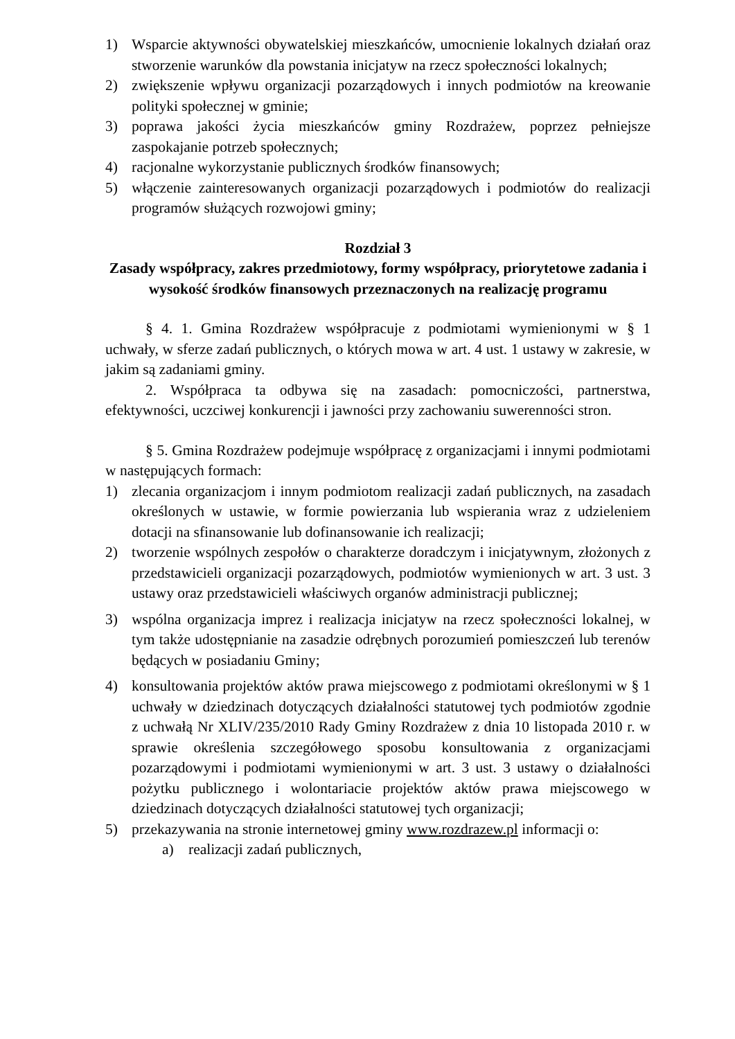1) Wsparcie aktywności obywatelskiej mieszkańców, umocnienie lokalnych działań oraz stworzenie warunków dla powstania inicjatyw na rzecz społeczności lokalnych;
2) zwiększenie wpływu organizacji pozarządowych i innych podmiotów na kreowanie polityki społecznej w gminie;
3) poprawa jakości życia mieszkańców gminy Rozdrażew, poprzez pełniejsze zaspokajanie potrzeb społecznych;
4) racjonalne wykorzystanie publicznych środków finansowych;
5) włączenie zainteresowanych organizacji pozarządowych i podmiotów do realizacji programów służących rozwojowi gminy;
Rozdział 3
Zasady współpracy, zakres przedmiotowy, formy współpracy, priorytetowe zadania i wysokość środków finansowych przeznaczonych na realizację programu
§ 4. 1. Gmina Rozdrażew współpracuje z podmiotami wymienionymi w § 1 uchwały, w sferze zadań publicznych, o których mowa w art. 4 ust. 1 ustawy w zakresie, w jakim są zadaniami gminy.
2. Współpraca ta odbywa się na zasadach: pomocniczości, partnerstwa, efektywności, uczciwej konkurencji i jawności przy zachowaniu suwerenności stron.
§ 5. Gmina Rozdrażew podejmuje współpracę z organizacjami i innymi podmiotami w następujących formach:
1) zlecania organizacjom i innym podmiotom realizacji zadań publicznych, na zasadach określonych w ustawie, w formie powierzania lub wspierania wraz z udzieleniem dotacji na sfinansowanie lub dofinansowanie ich realizacji;
2) tworzenie wspólnych zespołów o charakterze doradczym i inicjatywnym, złożonych z przedstawicieli organizacji pozarządowych, podmiotów wymienionych w art. 3 ust. 3 ustawy oraz przedstawicieli właściwych organów administracji publicznej;
3) wspólna organizacja imprez i realizacja inicjatyw na rzecz społeczności lokalnej, w tym także udostępnianie na zasadzie odrębnych porozumień pomieszczeń lub terenów będących w posiadaniu Gminy;
4) konsultowania projektów aktów prawa miejscowego z podmiotami określonymi w § 1 uchwały w dziedzinach dotyczących działalności statutowej tych podmiotów zgodnie z uchwałą Nr XLIV/235/2010 Rady Gminy Rozdrażew z dnia 10 listopada 2010 r. w sprawie określenia szczegółowego sposobu konsultowania z organizacjami pozarządowymi i podmiotami wymienionymi w art. 3 ust. 3 ustawy o działalności pożytku publicznego i wolontariacie projektów aktów prawa miejscowego w dziedzinach dotyczących działalności statutowej tych organizacji;
5) przekazywania na stronie internetowej gminy www.rozdrazew.pl informacji o:
a) realizacji zadań publicznych,